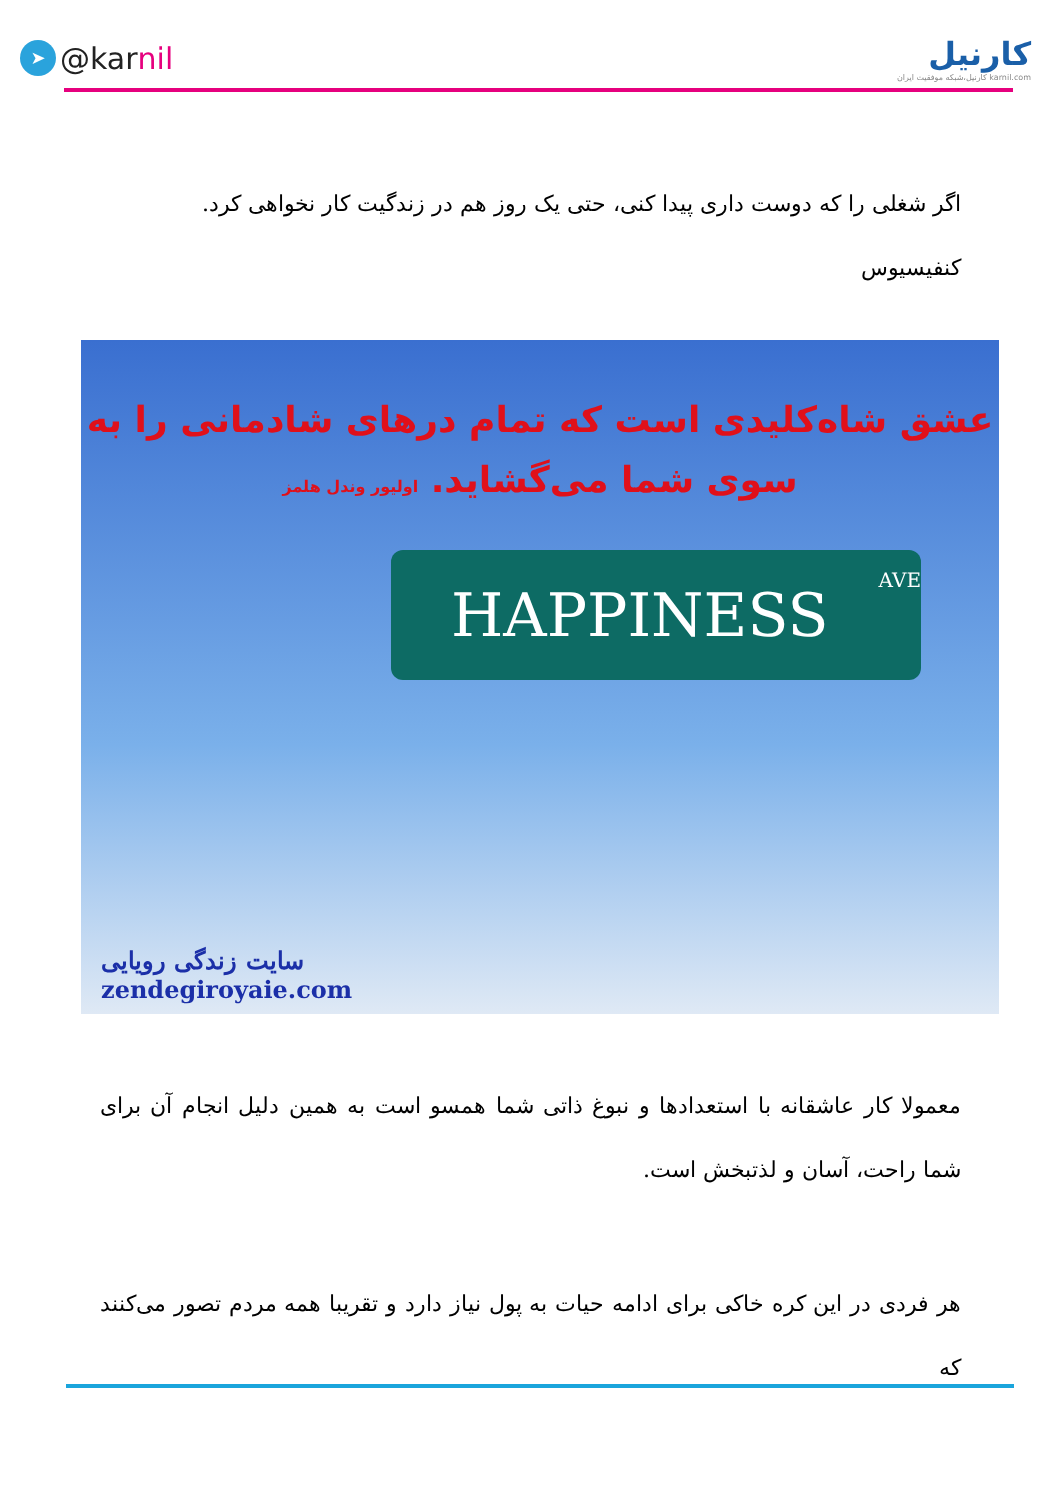➤ @kar nil
کارنیل
karnil.com کارنیل،شبکه موفقیت ایران
اگر شغلی را که دوست داری پیدا کنی، حتی یک روز هم در زندگیت کار نخواهی کرد.
کنفیسیوس
عشق شاه‌کلیدی است که تمام درهای شادمانی را به
سوی شما می‌گشاید. اولیور وندل هلمز
HAPPINESS AVE
سایت زندگی رویایی
zendegiroyaie.com
معمولا کار عاشقانه با استعدادها و نبوغ ذاتی شما همسو است به همین دلیل انجام آن برای شما راحت، آسان و لذتبخش است.
هر فردی در این کره خاکی برای ادامه حیات به پول نیاز دارد و تقریبا همه مردم تصور می‌کنند که